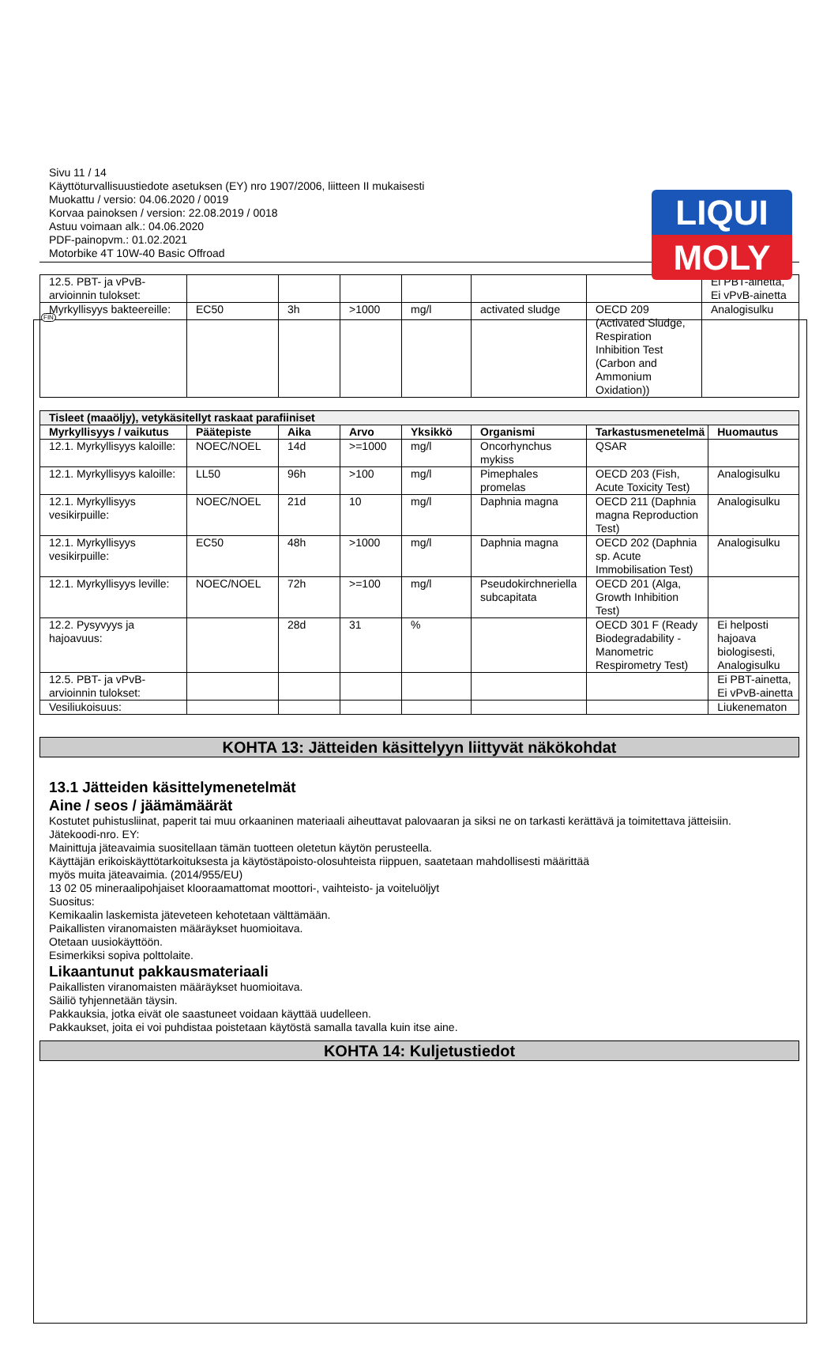LIQUI
MOLY
FIN
Sivu 11 / 14
Käyttöturvallisuustiedote asetuksen (EY) nro 1907/2006, liitteen II mukaisesti
Muokattu / versio: 04.06.2020 / 0019
Korvaa painoksen / version: 22.08.2019 / 0018
Astuu voimaan alk.: 04.06.2020
PDF-painopvm.: 01.02.2021
Motorbike 4T 10W-40 Basic Offroad
| 12.5. PBT- ja vPvB-arvioinnin tulokset: | | | | | | | Ei PBT-ainetta, Ei vPvB-ainetta |
| Myrkyllisyys bakteereille: | EC50 | 3h | >1000 | mg/l | activated sludge | OECD 209 (Activated Sludge, Respiration Inhibition Test (Carbon and Ammonium Oxidation)) | Analogisulku |
| Tisleet (maaöljy), vetykäsitellyt raskaat parafiiniset | | | | | | | |
| Myrkyllisyys / vaikutus | Päätepiste | Aika | Arvo | Yksikkö | Organismi | Tarkastusmenetelmä | Huomautus |
| 12.1. Myrkyllisyys kaloille: | NOEC/NOEL | 14d | >=1000 | mg/l | Oncorhynchus mykiss | QSAR | |
| 12.1. Myrkyllisyys kaloille: | LL50 | 96h | >100 | mg/l | Pimephales promelas | OECD 203 (Fish, Acute Toxicity Test) | Analogisulku |
| 12.1. Myrkyllisyys vesikirpuille: | NOEC/NOEL | 21d | 10 | mg/l | Daphnia magna | OECD 211 (Daphnia magna Reproduction Test) | Analogisulku |
| 12.1. Myrkyllisyys vesikirpuille: | EC50 | 48h | >1000 | mg/l | Daphnia magna | OECD 202 (Daphnia sp. Acute Immobilisation Test) | Analogisulku |
| 12.1. Myrkyllisyys leville: | NOEC/NOEL | 72h | >=100 | mg/l | Pseudokirchneriella subcapitata | OECD 201 (Alga, Growth Inhibition Test) | |
| 12.2. Pysyvyys ja hajoavuus: | | 28d | 31 | % | | OECD 301 F (Ready Biodegradability - Manometric Respirometry Test) | Ei helposti hajoava biologisesti, Analogisulku |
| 12.5. PBT- ja vPvB-arvioinnin tulokset: | | | | | | | Ei PBT-ainetta, Ei vPvB-ainetta |
| Vesiliukoisuus: | | | | | | | Liukenematon |
KOHTA 13: Jätteiden käsittelyyn liittyvät näkökohdat
13.1 Jätteiden käsittelymenetelmät
Aine / seos / jäämämäärät
Kostutet puhistusliinat, paperit tai muu orkaaninen materiaali aiheuttavat palovaaran ja siksi ne on tarkasti kerättävä ja toimitettava jätteisiin.
Jätekoodi-nro. EY:
Mainittuja jäteavaimia suositellaan tämän tuotteen oletetun käytön perusteella.
Käyttäjän erikoiskäyttötarkoituksesta ja käytöstäpoisto-olosuhteista riippuen, saatetaan mahdollisesti määrittää
myös muita jäteavaimia. (2014/955/EU)
13 02 05 mineraalipohjaiset klooraamattomat moottori-, vaihteisto- ja voiteluöljyt
Suositus:
Kemikaalin laskemista jäteveteen kehotetaan välttämään.
Paikallisten viranomaisten määräykset huomioitava.
Otetaan uusiokäyttöön.
Esimerkiksi sopiva polttolaite.
Likaantunut pakkausmateriaali
Paikallisten viranomaisten määräykset huomioitava.
Säiliö tyhjennetään täysin.
Pakkauksia, jotka eivät ole saastuneet voidaan käyttää uudelleen.
Pakkaukset, joita ei voi puhdistaa poistetaan käytöstä samalla tavalla kuin itse aine.
KOHTA 14: Kuljetustiedot